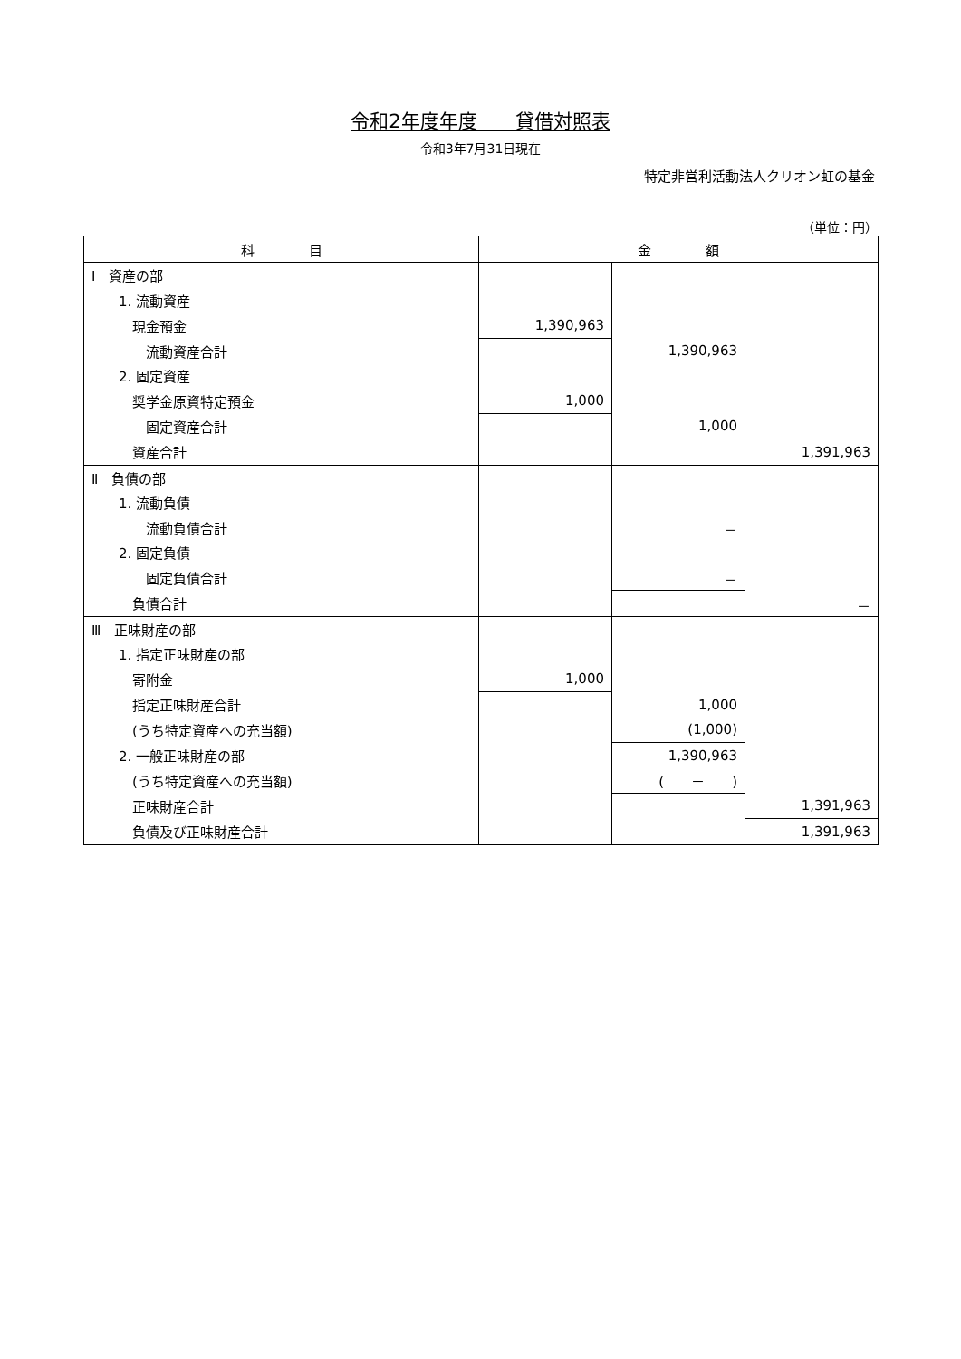令和2年度年度　　貸借対照表
令和3年7月31日現在
特定非営利活動法人クリオン虹の基金
（単位：円）
| 科 目 | 金 額 | | |
| --- | --- | --- | --- |
| Ⅰ 資産の部 | | | |
| 1. 流動資産 | | | |
| 現金預金 | 1,390,963 | | |
| 流動資産合計 | | 1,390,963 | |
| 2. 固定資産 | | | |
| 奨学金原資特定預金 | 1,000 | | |
| 固定資産合計 | | 1,000 | |
| 資産合計 | | | 1,391,963 |
| Ⅱ 負債の部 | | | |
| 1. 流動負債 | | | |
| 流動負債合計 | | － | |
| 2. 固定負債 | | | |
| 固定負債合計 | | － | |
| 負債合計 | | | － |
| Ⅲ 正味財産の部 | | | |
| 1. 指定正味財産の部 | | | |
| 寄附金 | 1,000 | | |
| 指定正味財産合計 | | 1,000 | |
| (うち特定資産への充当額) | | (1,000) | |
| 2. 一般正味財産の部 | | 1,390,963 | |
| (うち特定資産への充当額) | | ( － ) | |
| 正味財産合計 | | | 1,391,963 |
| 負債及び正味財産合計 | | | 1,391,963 |